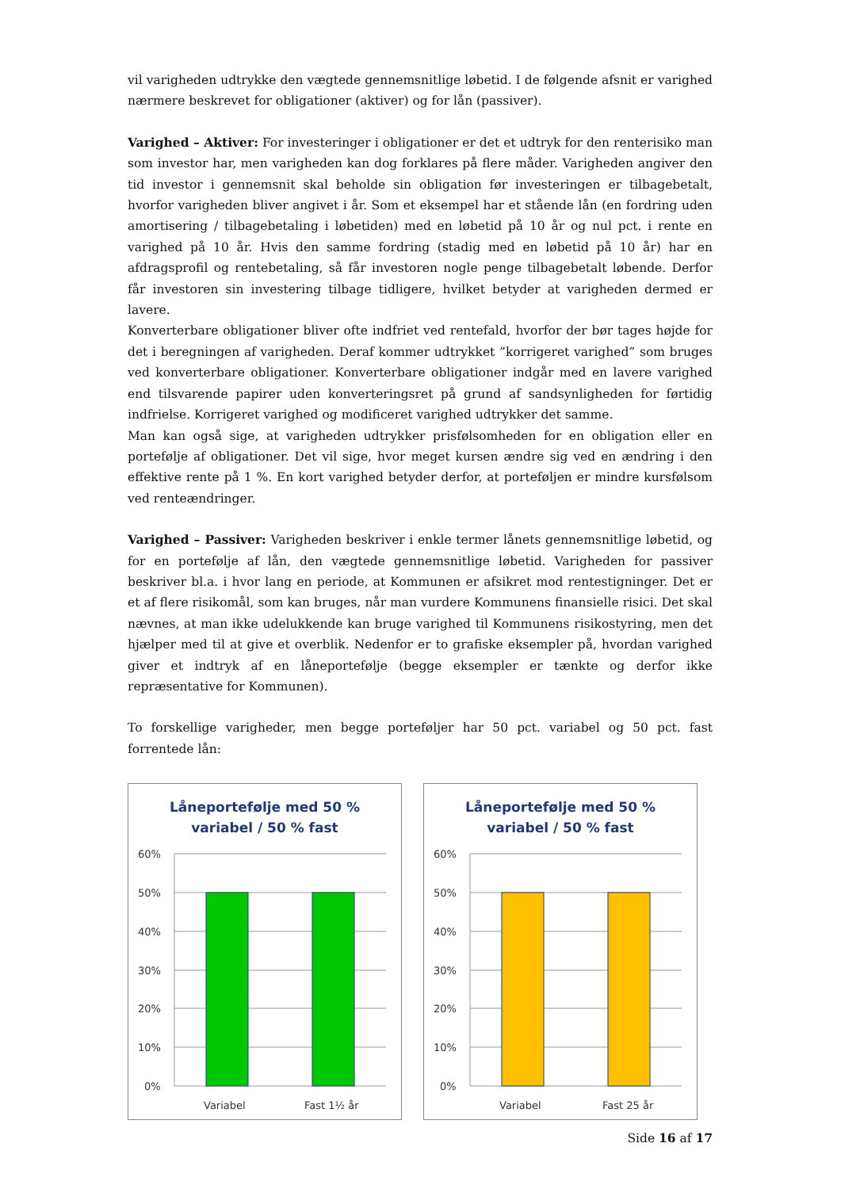vil varigheden udtrykke den vægtede gennemsnitlige løbetid. I de følgende afsnit er varighed nærmere beskrevet for obligationer (aktiver) og for lån (passiver).
Varighed – Aktiver: For investeringer i obligationer er det et udtryk for den renterisiko man som investor har, men varigheden kan dog forklares på flere måder. Varigheden angiver den tid investor i gennemsnit skal beholde sin obligation før investeringen er tilbagebetalt, hvorfor varigheden bliver angivet i år. Som et eksempel har et stående lån (en fordring uden amortisering / tilbagebetaling i løbetiden) med en løbetid på 10 år og nul pct. i rente en varighed på 10 år. Hvis den samme fordring (stadig med en løbetid på 10 år) har en afdragsprofil og rentebetaling, så får investoren nogle penge tilbagebetalt løbende. Derfor får investoren sin investering tilbage tidligere, hvilket betyder at varigheden dermed er lavere.
Konverterbare obligationer bliver ofte indfriet ved rentefald, hvorfor der bør tages højde for det i beregningen af varigheden. Deraf kommer udtrykket ”korrigeret varighed” som bruges ved konverterbare obligationer. Konverterbare obligationer indgår med en lavere varighed end tilsvarende papirer uden konverteringsret på grund af sandsynligheden for førtidig indfrielse. Korrigeret varighed og modificeret varighed udtrykker det samme.
Man kan også sige, at varigheden udtrykker prisfølsomheden for en obligation eller en portefølje af obligationer. Det vil sige, hvor meget kursen ændre sig ved en ændring i den effektive rente på 1 %. En kort varighed betyder derfor, at porteføljen er mindre kursfølsom ved renteændringer.
Varighed – Passiver: Varigheden beskriver i enkle termer lånets gennemsnitlige løbetid, og for en portefølje af lån, den vægtede gennemsnitlige løbetid. Varigheden for passiver beskriver bl.a. i hvor lang en periode, at Kommunen er afsikret mod rentestigninger. Det er et af flere risikomål, som kan bruges, når man vurdere Kommunens finansielle risici. Det skal nævnes, at man ikke udelukkende kan bruge varighed til Kommunens risikostyring, men det hjælper med til at give et overblik. Nedenfor er to grafiske eksempler på, hvordan varighed giver et indtryk af en låneportefølje (begge eksempler er tænkte og derfor ikke repræsentative for Kommunen).
To forskellige varigheder, men begge porteføljer har 50 pct. variabel og 50 pct. fast forrentede lån:
Låneportefølje med 50 %
variabel / 50 % fast
60%
50%
40%
30%
20%
10%
0%
Variabel
Fast 1½ år
Låneportefølje med 50 %
variabel / 50 % fast
60%
50%
40%
30%
20%
10%
0%
Variabel
Fast 25 år
Side 16 af 17